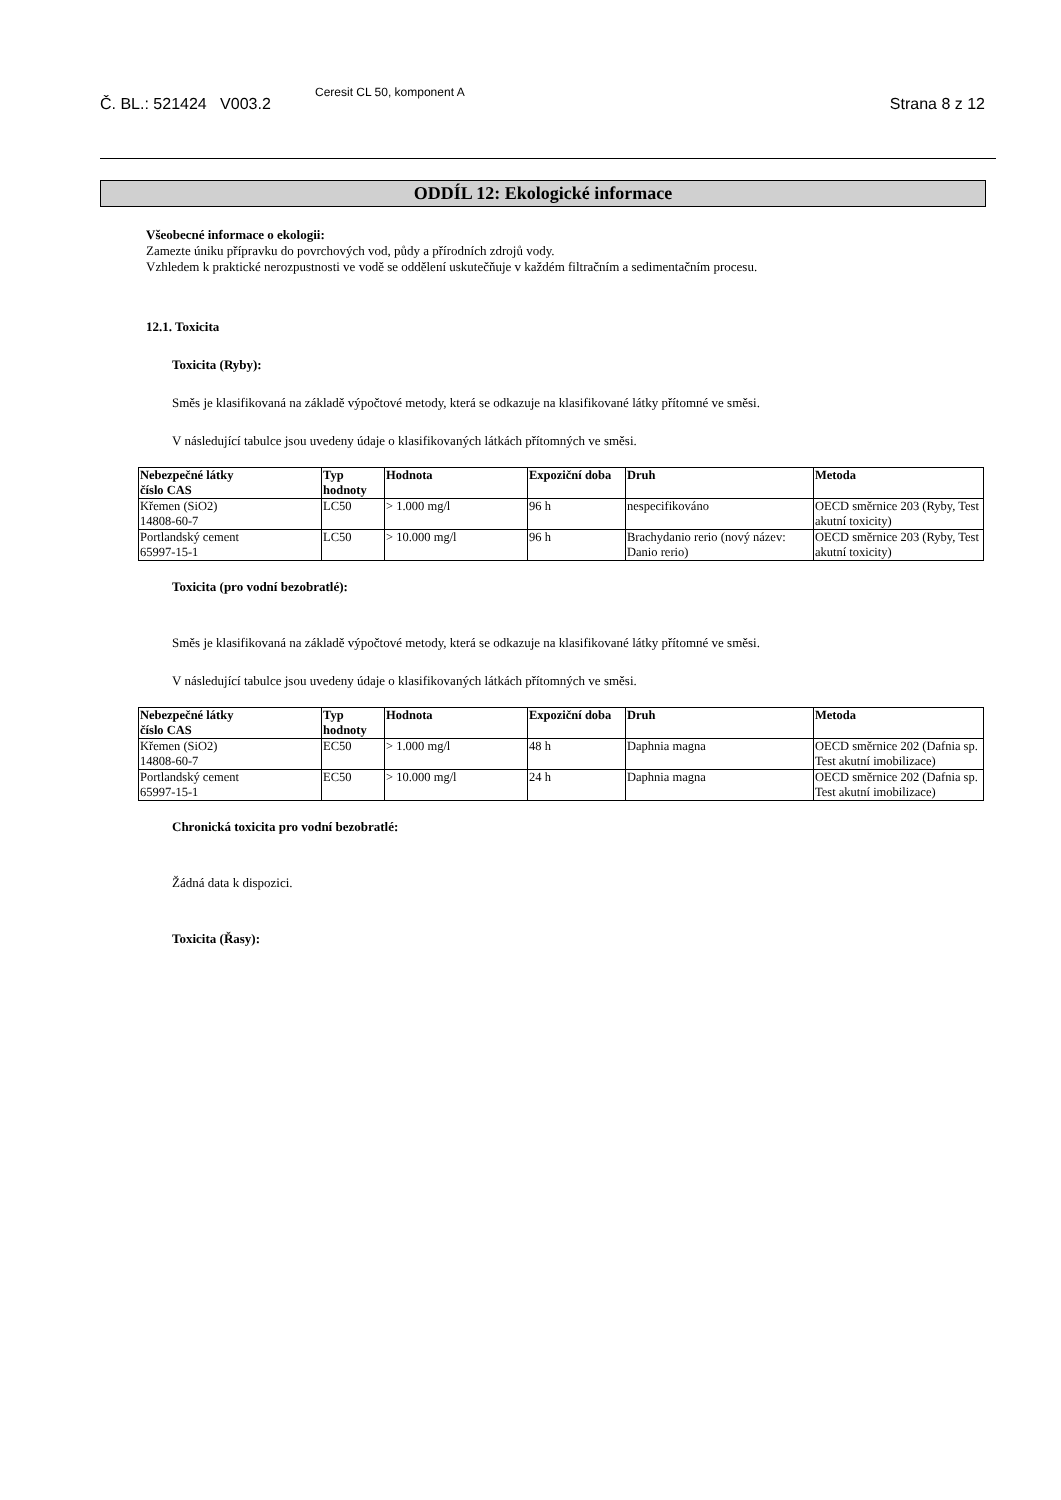Č. BL.: 521424 V003.2
Ceresit CL 50, komponent A
Strana 8 z 12
ODDÍL 12: Ekologické informace
Všeobecné informace o ekologii:
Zamezte úniku přípravku do povrchových vod, půdy a přírodních zdrojů vody.
Vzhledem k praktické nerozpustnosti ve vodě se oddělení uskutečňuje v každém filtračním a sedimentačním procesu.
12.1. Toxicita
Toxicita (Ryby):
Směs je klasifikovaná na základě výpočtové metody, která se odkazuje na klasifikované látky přítomné ve směsi.
V následující tabulce jsou uvedeny údaje o klasifikovaných látkách přítomných ve směsi.
| Nebezpečné látky číslo CAS | Typ hodnoty | Hodnota | Expoziční doba | Druh | Metoda |
| --- | --- | --- | --- | --- | --- |
| Křemen (SiO2) 14808-60-7 | LC50 | > 1.000 mg/l | 96 h | nespecifikováno | OECD směrnice 203 (Ryby, Test akutní toxicity) |
| Portlandský cement 65997-15-1 | LC50 | > 10.000 mg/l | 96 h | Brachydanio rerio (nový název: Danio rerio) | OECD směrnice 203 (Ryby, Test akutní toxicity) |
Toxicita (pro vodní bezobratlé):
Směs je klasifikovaná na základě výpočtové metody, která se odkazuje na klasifikované látky přítomné ve směsi.
V následující tabulce jsou uvedeny údaje o klasifikovaných látkách přítomných ve směsi.
| Nebezpečné látky číslo CAS | Typ hodnoty | Hodnota | Expoziční doba | Druh | Metoda |
| --- | --- | --- | --- | --- | --- |
| Křemen (SiO2) 14808-60-7 | EC50 | > 1.000 mg/l | 48 h | Daphnia magna | OECD směrnice 202 (Dafnia sp. Test akutní imobilizace) |
| Portlandský cement 65997-15-1 | EC50 | > 10.000 mg/l | 24 h | Daphnia magna | OECD směrnice 202 (Dafnia sp. Test akutní imobilizace) |
Chronická toxicita pro vodní bezobratlé:
Žádná data k dispozici.
Toxicita (Řasy):